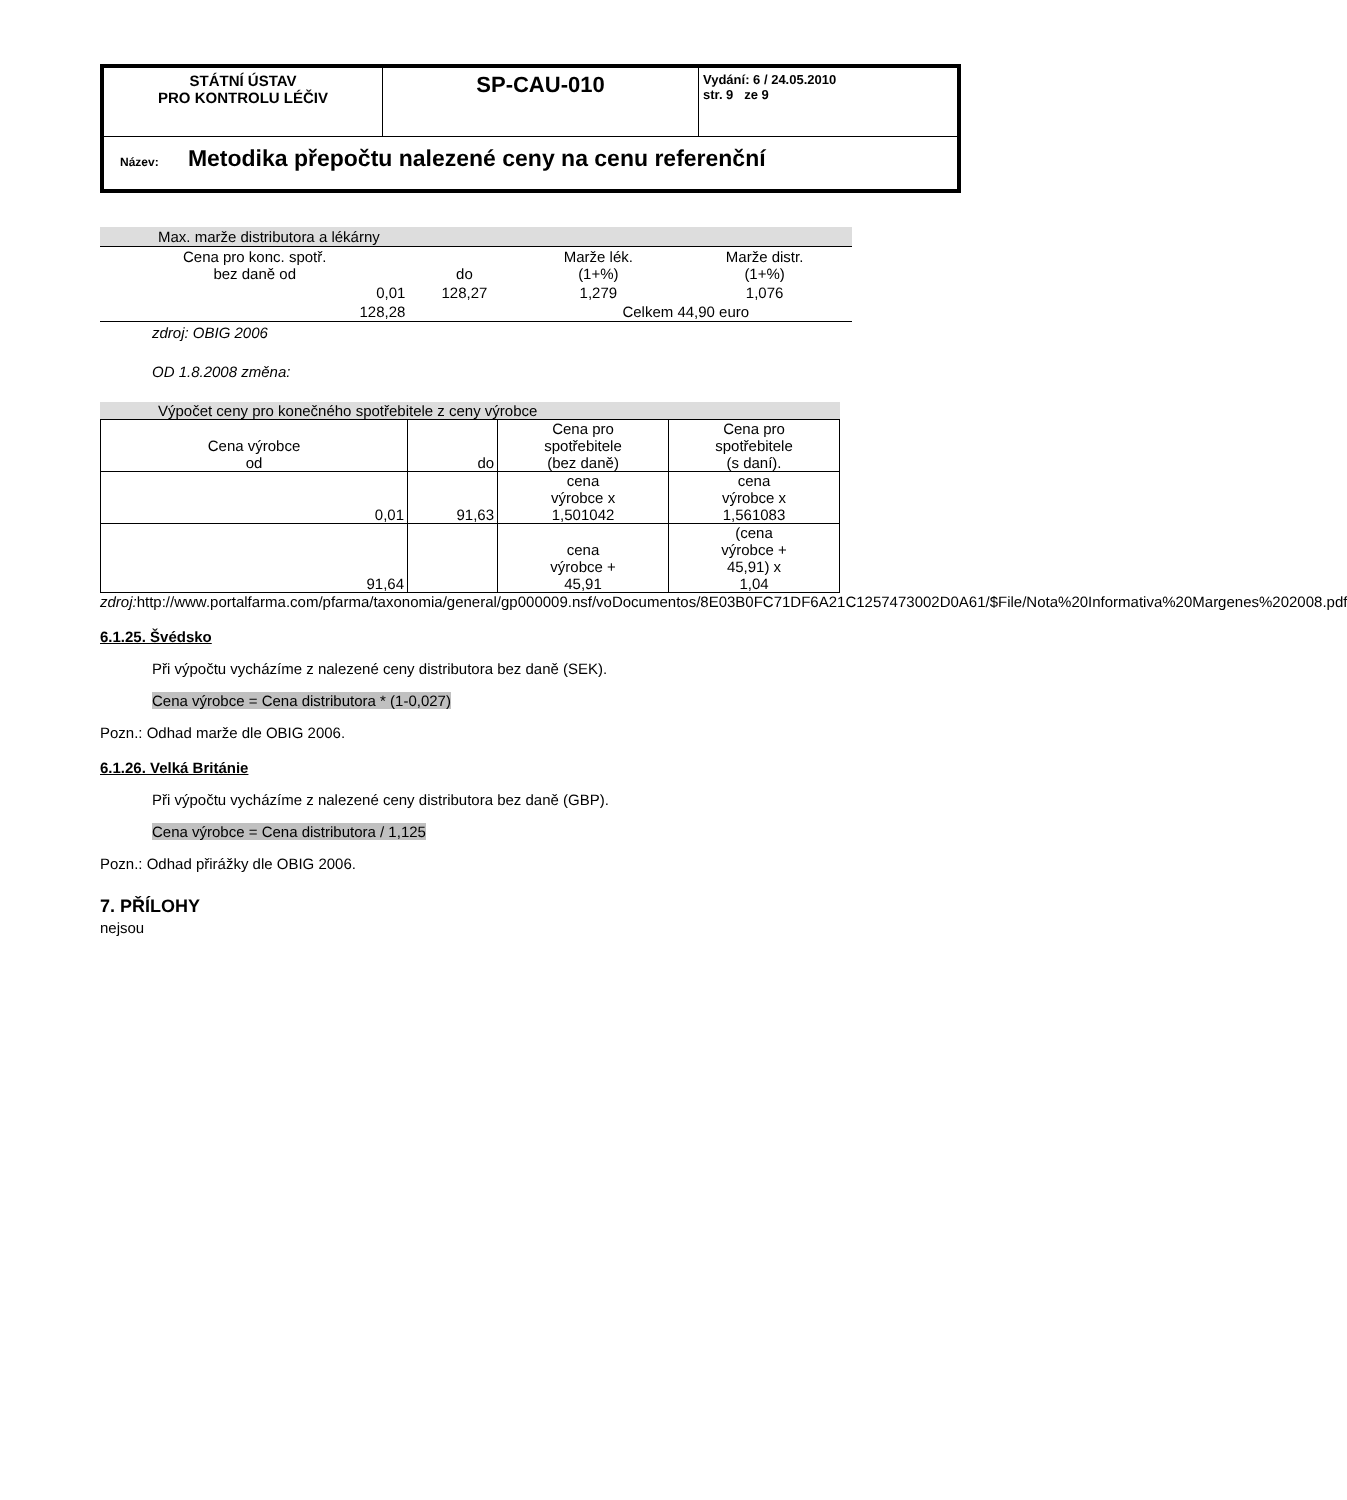| STÁTNÍ ÚSTAV PRO KONTROLU LÉČIV | SP-CAU-010 | Vydání: 6 / 24.05.2010 str. 9 ze 9 |
| Název: Metodika přepočtu nalezené ceny na cenu referenční | | |
| Max. marže distributora a lékárny | | | |
| Cena pro konc. spotř. bez daně od | do | Marže lék. (1+%) | Marže distr. (1+%) |
| 0,01 | 128,27 | 1,279 | 1,076 |
| 128,28 | | Celkem 44,90 euro | |
zdroj: OBIG 2006
OD 1.8.2008 změna:
Výpočet ceny pro konečného spotřebitele z ceny výrobce
| Cena výrobce od | do | Cena pro spotřebitele (bez daně) | Cena pro spotřebitele (s daní). |
| 0,01 | 91,63 | cena výrobce x 1,501042 | cena výrobce x 1,561083 |
| 91,64 | | cena výrobce + 45,91 | (cena výrobce + 45,91) x 1,04 |
zdroj: http://www.portalfarma.com/pfarma/taxonomia/general/gp000009.nsf/voDocumentos/8E03B0FC71DF6A21C1257473002D0A61/$File/Nota%20Informativa%20Margenes%202008.pdf
6.1.25. Švédsko
Při výpočtu vycházíme z nalezené ceny distributora bez daně (SEK).
Cena výrobce = Cena distributora * (1-0,027)
Pozn.: Odhad marže dle OBIG 2006.
6.1.26. Velká Británie
Při výpočtu vycházíme z nalezené ceny distributora bez daně (GBP).
Cena výrobce = Cena distributora / 1,125
Pozn.: Odhad přirážky dle OBIG 2006.
7. PŘÍLOHY
nejsou